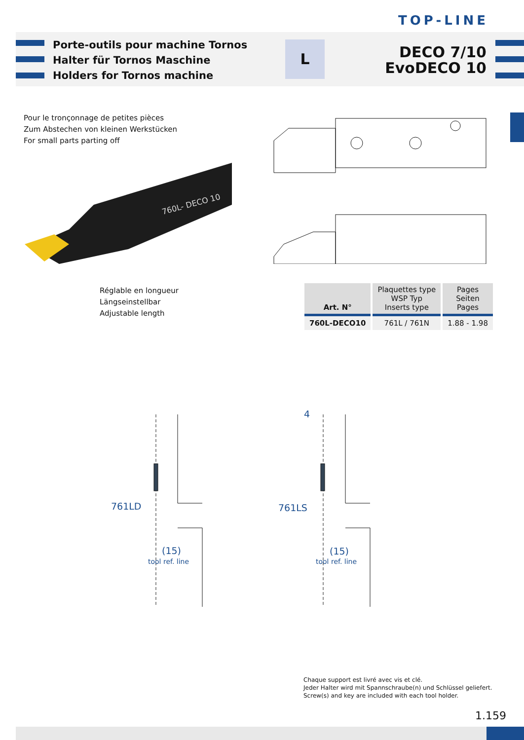TOP-LINE
Porte-outils pour machine Tornos
Halter für Tornos Maschine
Holders for Tornos machine
L
DECO 7/10
EvoDECO 10
Pour le tronçonnage de petites pièces
Zum Abstechen von kleinen Werkstücken
For small parts parting off
760L- DECO 10
Réglable en longueur
Längseinstellbar
Adjustable length
| Art. N° | Plaquettes type WSP Typ Inserts type | Pages Seiten Pages |
| --- | --- | --- |
| 760L-DECO10 | 761L / 761N | 1.88 - 1.98 |
761LD
(15)
tool ref. line
761LS
(15)
4
tool ref. line
Chaque support est livré avec vis et clé.
Jeder Halter wird mit Spannschraube(n) und Schlüssel geliefert.
Screw(s) and key are included with each tool holder.
1.159